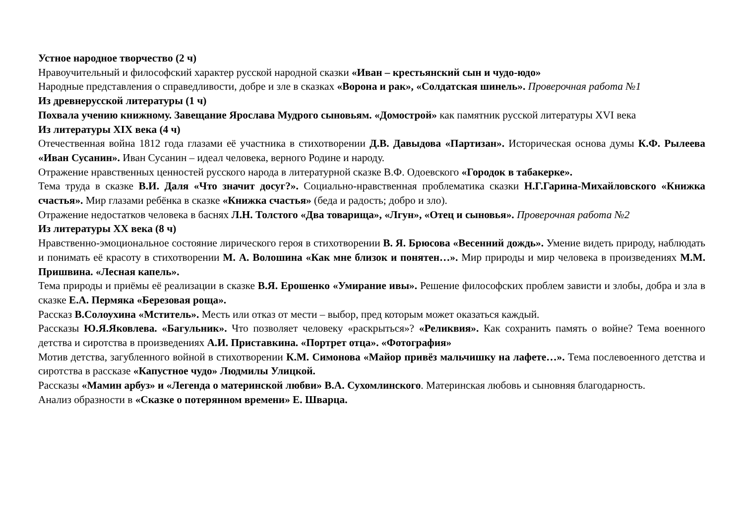Устное народное творчество (2 ч)
Нравоучительный и философский характер русской народной сказки «Иван – крестьянский сын и чудо-юдо»
Народные представления о справедливости, добре и зле в сказках «Ворона и рак», «Солдатская шинель». Проверочная работа №1
Из древнерусской литературы (1 ч)
Похвала учению книжному. Завещание Ярослава Мудрого сыновьям. «Домострой» как памятник русской литературы XVI века
Из литературы XIX века (4 ч)
Отечественная война 1812 года глазами её участника в стихотворении Д.В. Давыдова «Партизан». Историческая основа думы К.Ф. Рылеева «Иван Сусанин». Иван Сусанин – идеал человека, верного Родине и народу.
Отражение нравственных ценностей русского народа в литературной сказке В.Ф. Одоевского «Городок в табакерке».
Тема труда в сказке В.И. Даля «Что значит досуг?». Социально-нравственная проблематика сказки Н.Г.Гарина-Михайловского «Книжка счастья». Мир глазами ребёнка в сказке «Книжка счастья» (беда и радость; добро и зло).
Отражение недостатков человека в баснях Л.Н. Толстого «Два товарища», «Лгун», «Отец и сыновья». Проверочная работа №2
Из литературы XX века (8 ч)
Нравственно-эмоциональное состояние лирического героя в стихотворении В. Я. Брюсова «Весенний дождь». Умение видеть природу, наблюдать и понимать её красоту в стихотворении М. А. Волошина «Как мне близок и понятен…». Мир природы и мир человека в произведениях М.М. Пришвина. «Лесная капель».
Тема природы и приёмы её реализации в сказке В.Я. Ерошенко «Умирание ивы». Решение философских проблем зависти и злобы, добра и зла в сказке Е.А. Пермяка «Березовая роща».
Рассказ В.Солоухина «Мститель». Месть или отказ от мести – выбор, пред которым может оказаться каждый.
Рассказы Ю.Я.Яковлева. «Багульник». Что позволяет человеку «раскрыться»? «Реликвия». Как сохранить память о войне? Тема военного детства и сиротства в произведениях А.И. Приставкина. «Портрет отца». «Фотография»
Мотив детства, загубленного войной в стихотворении К.М. Симонова «Майор привёз мальчишку на лафете…». Тема послевоенного детства и сиротства в рассказе «Капустное чудо» Людмилы Улицкой.
Рассказы «Мамин арбуз» и «Легенда о материнской любви» В.А. Сухомлинского. Материнская любовь и сыновняя благодарность.
Анализ образности в «Сказке о потерянном времени» Е. Шварца.